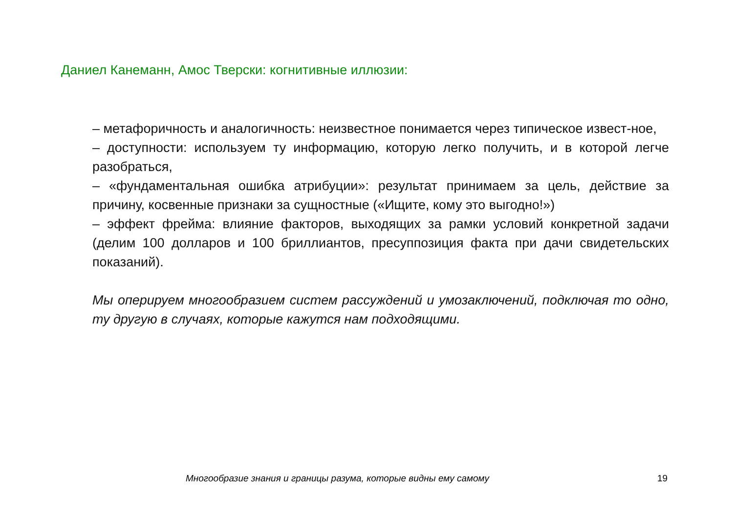Даниел Канеманн, Амос Тверски: когнитивные иллюзии:
– метафоричность и аналогичность: неизвестное понимается через типическое извест-ное,
– доступности: используем ту информацию, которую легко получить, и в которой легче разобраться,
– «фундаментальная ошибка атрибуции»: результат принимаем за цель, действие за причину, косвенные признаки за сущностные («Ищите, кому это выгодно!»)
– эффект фрейма: влияние факторов, выходящих за рамки условий конкретной задачи (делим 100 долларов и 100 бриллиантов, пресуппозиция факта при дачи свидетельских показаний).
Мы оперируем многообразием систем рассуждений и умозаключений, подключая то одно, ту другую в случаях, которые кажутся нам подходящими.
Многообразие знания и границы разума, которые видны ему самому
19